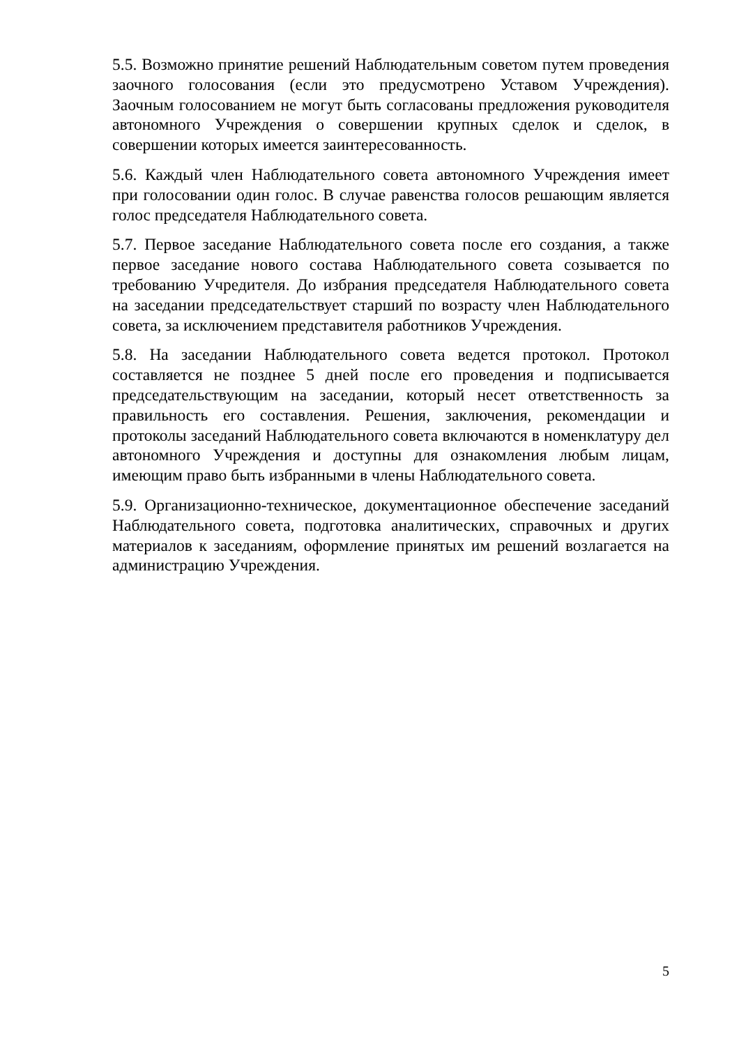5.5. Возможно принятие решений Наблюдательным советом путем проведения заочного голосования (если это предусмотрено Уставом Учреждения). Заочным голосованием не могут быть согласованы предложения руководителя автономного Учреждения о совершении крупных сделок и сделок, в совершении которых имеется заинтересованность.
5.6. Каждый член Наблюдательного совета автономного Учреждения имеет при голосовании один голос. В случае равенства голосов решающим является голос председателя Наблюдательного совета.
5.7. Первое заседание Наблюдательного совета после его создания, а также первое заседание нового состава Наблюдательного совета созывается по требованию Учредителя. До избрания председателя Наблюдательного совета на заседании председательствует старший по возрасту член Наблюдательного совета, за исключением представителя работников Учреждения.
5.8. На заседании Наблюдательного совета ведется протокол. Протокол составляется не позднее 5 дней после его проведения и подписывается председательствующим на заседании, который несет ответственность за правильность его составления. Решения, заключения, рекомендации и протоколы заседаний Наблюдательного совета включаются в номенклатуру дел автономного Учреждения и доступны для ознакомления любым лицам, имеющим право быть избранными в члены Наблюдательного совета.
5.9. Организационно-техническое, документационное обеспечение заседаний Наблюдательного совета, подготовка аналитических, справочных и других материалов к заседаниям, оформление принятых им решений возлагается на администрацию Учреждения.
5